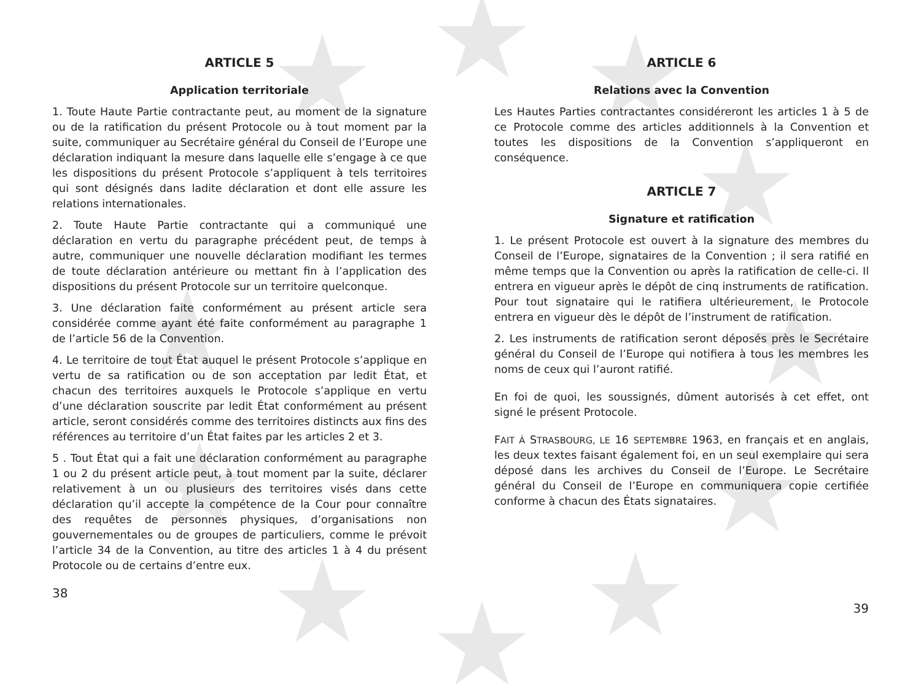ARTICLE 5
Application territoriale
1. Toute Haute Partie contractante peut, au moment de la signature ou de la ratification du présent Protocole ou à tout moment par la suite, communiquer au Secrétaire général du Conseil de l’Europe une déclaration indiquant la mesure dans laquelle elle s’engage à ce que les dispositions du présent Protocole s’appliquent à tels territoires qui sont désignés dans ladite déclaration et dont elle assure les relations internationales.
2. Toute Haute Partie contractante qui a communiqué une déclaration en vertu du paragraphe précédent peut, de temps à autre, communiquer une nouvelle déclaration modifiant les termes de toute déclaration antérieure ou mettant fin à l’application des dispositions du présent Protocole sur un territoire quelconque.
3. Une déclaration faite conformément au présent article sera considérée comme ayant été faite conformément au paragraphe 1 de l’article 56 de la Convention.
4. Le territoire de tout État auquel le présent Protocole s’applique en vertu de sa ratification ou de son acceptation par ledit État, et chacun des territoires auxquels le Protocole s’applique en vertu d’une déclaration souscrite par ledit État conformément au présent article, seront considérés comme des territoires distincts aux fins des références au territoire d’un État faites par les articles 2 et 3.
5 . Tout État qui a fait une déclaration conformément au paragraphe 1 ou 2 du présent article peut, à tout moment par la suite, déclarer relativement à un ou plusieurs des territoires visés dans cette déclaration qu’il accepte la compétence de la Cour pour connaître des requêtes de personnes physiques, d’organisations non gouvernementales ou de groupes de particuliers, comme le prévoit l’article 34 de la Convention, au titre des articles 1 à 4 du présent Protocole ou de certains d’entre eux.
38
ARTICLE 6
Relations avec la Convention
Les Hautes Parties contractantes considéreront les articles 1 à 5 de ce Protocole comme des articles additionnels à la Convention et toutes les dispositions de la Convention s’appliqueront en conséquence.
ARTICLE 7
Signature et ratification
1. Le présent Protocole est ouvert à la signature des membres du Conseil de l’Europe, signataires de la Convention ; il sera ratifié en même temps que la Convention ou après la ratification de celle-ci. Il entrera en vigueur après le dépôt de cinq instruments de ratification. Pour tout signataire qui le ratifiera ultérieurement, le Protocole entrera en vigueur dès le dépôt de l’instrument de ratification.
2. Les instruments de ratification seront déposés près le Secrétaire général du Conseil de l’Europe qui notifiera à tous les membres les noms de ceux qui l’auront ratifié.
En foi de quoi, les soussignés, dûment autorisés à cet effet, ont signé le présent Protocole.
FAIT À STRASBOURG, LE 16 SEPTEMBRE 1963, en français et en anglais, les deux textes faisant également foi, en un seul exemplaire qui sera déposé dans les archives du Conseil de l’Europe. Le Secrétaire général du Conseil de l’Europe en communiquera copie certifiée conforme à chacun des États signataires.
39